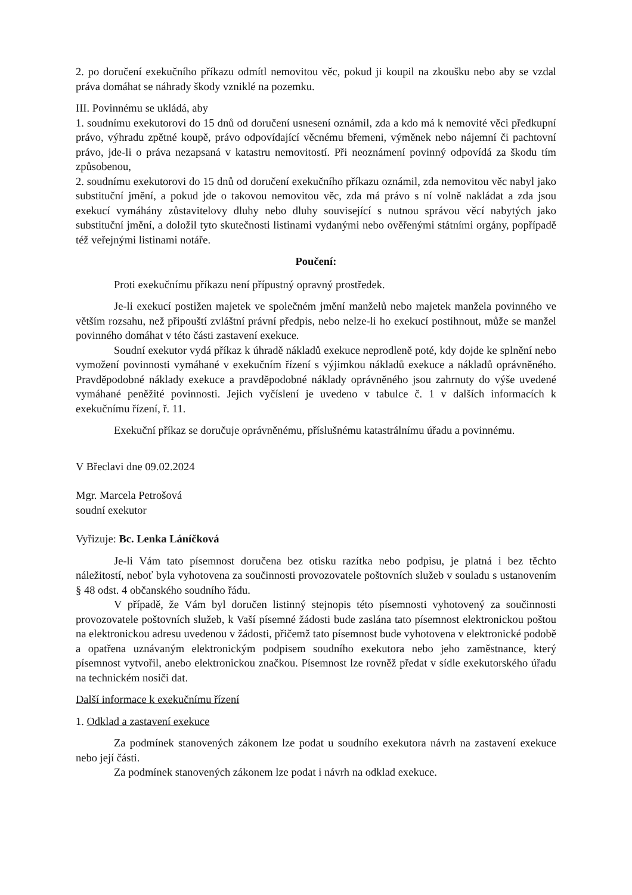2. po doručení exekučního příkazu odmítl nemovitou věc, pokud ji koupil na zkoušku nebo aby se vzdal práva domáhat se náhrady škody vzniklé na pozemku.
III. Povinnému se ukládá, aby
1. soudnímu exekutorovi do 15 dnů od doručení usnesení oznámil, zda a kdo má k nemovité věci předkupní právo, výhradu zpětné koupě, právo odpovídající věcnému břemeni, výměnek nebo nájemní či pachtovní právo, jde-li o práva nezapsaná v katastru nemovitostí. Při neoznámení povinný odpovídá za škodu tím způsobenou,
2. soudnímu exekutorovi do 15 dnů od doručení exekučního příkazu oznámil, zda nemovitou věc nabyl jako substituční jmění, a pokud jde o takovou nemovitou věc, zda má právo s ní volně nakládat a zda jsou exekucí vymáhány zůstavitelovy dluhy nebo dluhy související s nutnou správou věcí nabytých jako substituční jmění, a doložil tyto skutečnosti listinami vydanými nebo ověřenými státními orgány, popřípadě též veřejnými listinami notáře.
Poučení:
Proti exekučnímu příkazu není přípustný opravný prostředek.
Je-li exekucí postižen majetek ve společném jmění manželů nebo majetek manžela povinného ve větším rozsahu, než připouští zvláštní právní předpis, nebo nelze-li ho exekucí postihnout, může se manžel povinného domáhat v této části zastavení exekuce.
Soudní exekutor vydá příkaz k úhradě nákladů exekuce neprodleně poté, kdy dojde ke splnění nebo vymožení povinnosti vymáhané v exekučním řízení s výjimkou nákladů exekuce a nákladů oprávněného. Pravděpodobné náklady exekuce a pravděpodobné náklady oprávněného jsou zahrnuty do výše uvedené vymáhané peněžité povinnosti. Jejich vyčíslení je uvedeno v tabulce č. 1 v dalších informacích k exekučnímu řízení, ř. 11.
Exekuční příkaz se doručuje oprávněnému, příslušnému katastrálnímu úřadu a povinnému.
V Břeclavi dne 09.02.2024
Mgr. Marcela Petrošová
soudní exekutor
Vyřizuje: Bc. Lenka Láníčková
Je-li Vám tato písemnost doručena bez otisku razítka nebo podpisu, je platná i bez těchto náležitostí, neboť byla vyhotovena za součinnosti provozovatele poštovních služeb v souladu s ustanovením § 48 odst. 4 občanského soudního řádu.
V případě, že Vám byl doručen listinný stejnopis této písemnosti vyhotovený za součinnosti provozovatele poštovních služeb, k Vaší písemné žádosti bude zaslána tato písemnost elektronickou poštou na elektronickou adresu uvedenou v žádosti, přičemž tato písemnost bude vyhotovena v elektronické podobě a opatřena uznávaným elektronickým podpisem soudního exekutora nebo jeho zaměstnance, který písemnost vytvořil, anebo elektronickou značkou. Písemnost lze rovněž předat v sídle exekutorského úřadu na technickém nosiči dat.
Další informace k exekučnímu řízení
1. Odklad a zastavení exekuce
Za podmínek stanovených zákonem lze podat u soudního exekutora návrh na zastavení exekuce nebo její části.
Za podmínek stanovených zákonem lze podat i návrh na odklad exekuce.